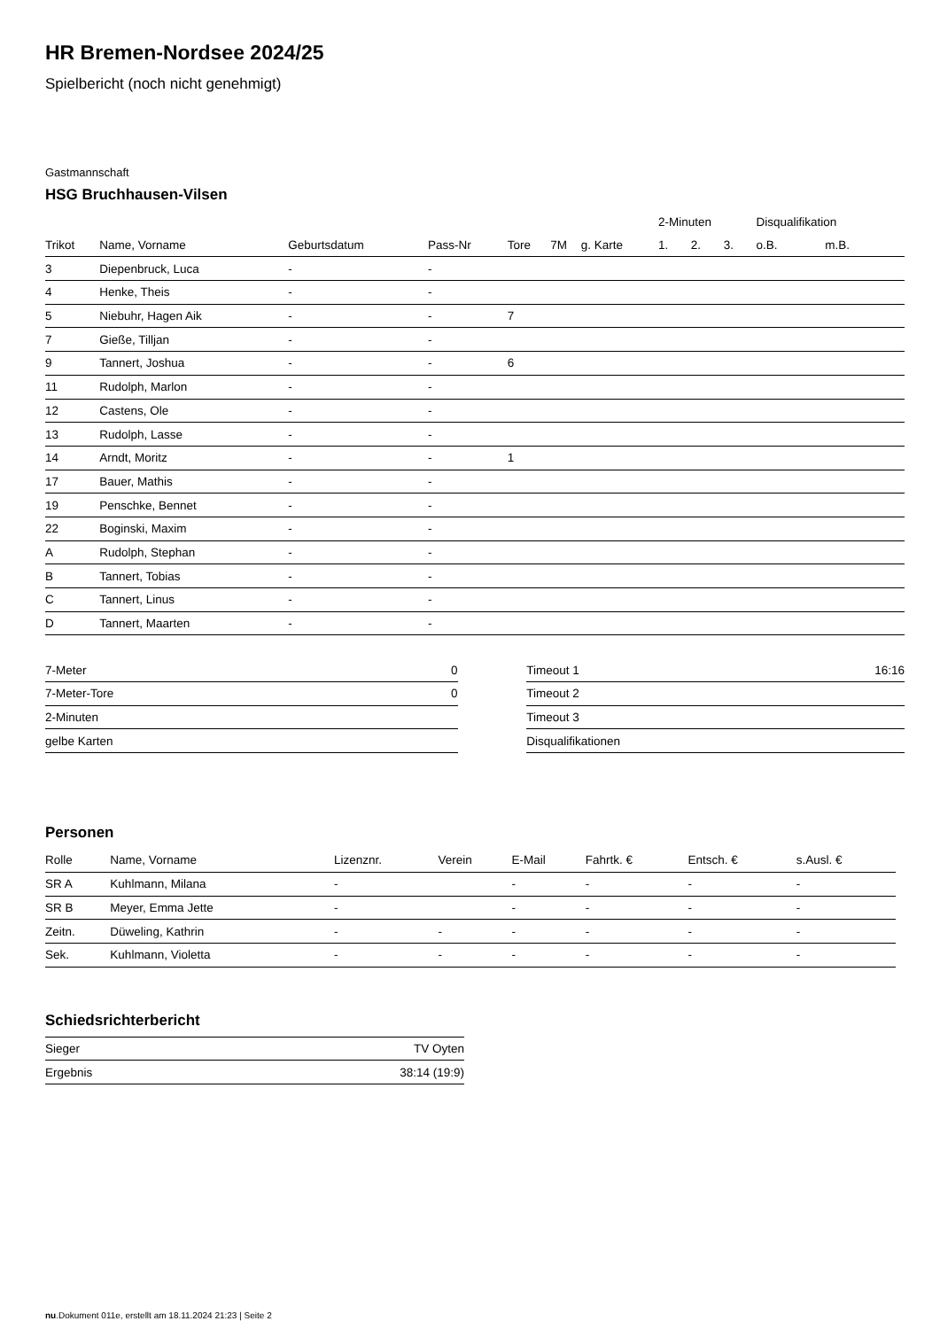HR Bremen-Nordsee 2024/25
Spielbericht (noch nicht genehmigt)
Gastmannschaft
HSG Bruchhausen-Vilsen
| | | | | | | | 2-Minuten | | | Disqualifikation | |
| --- | --- | --- | --- | --- | --- | --- | --- | --- | --- | --- | --- |
| Trikot | Name, Vorname | Geburtsdatum | Pass-Nr | Tore | 7M | g. Karte | 1. | 2. | 3. | o.B. | m.B. |
| 3 | Diepenbruck, Luca | - | - | | | | | | | | |
| 4 | Henke, Theis | - | - | | | | | | | | |
| 5 | Niebuhr, Hagen Aik | - | - | 7 | | | | | | | |
| 7 | Gieße, Tilljan | - | - | | | | | | | | |
| 9 | Tannert, Joshua | - | - | 6 | | | | | | | |
| 11 | Rudolph, Marlon | - | - | | | | | | | | |
| 12 | Castens, Ole | - | - | | | | | | | | |
| 13 | Rudolph, Lasse | - | - | | | | | | | | |
| 14 | Arndt, Moritz | - | - | 1 | | | | | | | |
| 17 | Bauer, Mathis | - | - | | | | | | | | |
| 19 | Penschke, Bennet | - | - | | | | | | | | |
| 22 | Boginski, Maxim | - | - | | | | | | | | |
| A | Rudolph, Stephan | - | - | | | | | | | | |
| B | Tannert, Tobias | - | - | | | | | | | | |
| C | Tannert, Linus | - | - | | | | | | | | |
| D | Tannert, Maarten | - | - | | | | | | | | |
| 7-Meter | 0 |
| 7-Meter-Tore | 0 |
| 2-Minuten | |
| gelbe Karten | |
| Timeout 1 | 16:16 |
| Timeout 2 | |
| Timeout 3 | |
| Disqualifikationen | |
Personen
| Rolle | Name, Vorname | Lizenznr. | Verein | E-Mail | Fahrtk. € | Entsch. € | s.Ausl. € |
| --- | --- | --- | --- | --- | --- | --- | --- |
| SR A | Kuhlmann, Milana | - | | - | - | - | - |
| SR B | Meyer, Emma Jette | - | | - | - | - | - |
| Zeitn. | Düweling, Kathrin | - | - | - | - | - | - |
| Sek. | Kuhlmann, Violetta | - | - | - | - | - | - |
Schiedsrichterbericht
| Sieger | TV Oyten |
| Ergebnis | 38:14 (19:9) |
nu.Dokument 011e, erstellt am 18.11.2024 21:23 | Seite 2